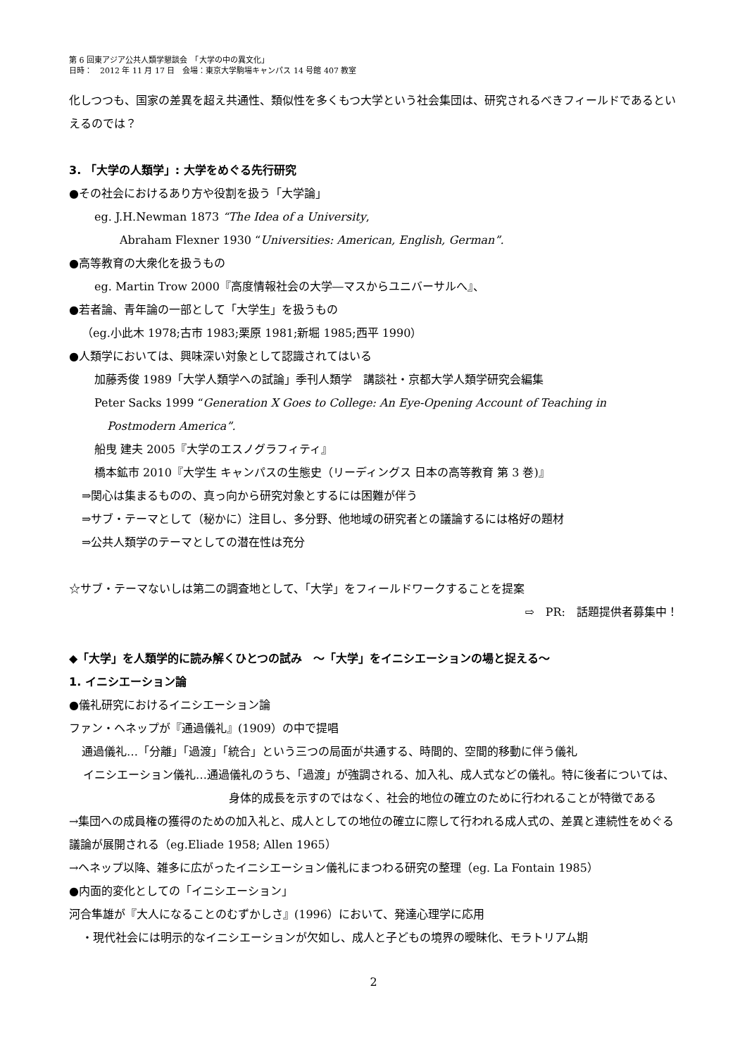第 6 回東アジア公共人類学懇談会　「大学の中の異文化」
日時：　2012 年 11 月 17 日　会場：東京大学駒場キャンパス 14 号館 407 教室
化しつつも、国家の差異を超え共通性、類似性を多くもつ大学という社会集団は、研究されるべきフィールドであるといえるのでは？
3. 「大学の人類学」: 大学をめぐる先行研究
●その社会におけるあり方や役割を扱う「大学論」
eg. J.H.Newman 1873 “The Idea of a University,
Abraham Flexner 1930 “Universities: American, English, German”.
●高等教育の大衆化を扱うもの
eg. Martin Trow 2000『高度情報社会の大学―マスからユニバーサルへ』、
●若者論、青年論の一部として「大学生」を扱うもの
（eg.小此木 1978;古市 1983;栗原 1981;新堀 1985;西平 1990）
●人類学においては、興味深い対象として認識されてはいる
加藤秀俊 1989「大学人類学への試論」季刊人類学　講談社・京都大学人類学研究会編集
Peter Sacks 1999 “Generation X Goes to College: An Eye-Opening Account of Teaching in
Postmodern America”.
船曳 建夫 2005『大学のエスノグラフィティ』
橋本鉱市 2010『大学生 キャンパスの生態史（リーディングス 日本の高等教育 第 3 巻)』
⇒関心は集まるものの、真っ向から研究対象とするには困難が伴う
⇒サブ・テーマとして（秘かに）注目し、多分野、他地域の研究者との議論するには格好の題材
⇒公共人類学のテーマとしての潜在性は充分
☆サブ・テーマないしは第二の調査地として、「大学」をフィールドワークすることを提案
⇨　PR:　話題提供者募集中！
◆「大学」を人類学的に読み解くひとつの試み　～「大学」をイニシエーションの場と捉える～
1. イニシエーション論
●儀礼研究におけるイニシエーション論
ファン・ヘネップが『通過儀礼』(1909）の中で提唱
通過儀礼…「分離」「過渡」「統合」という三つの局面が共通する、時間的、空間的移動に伴う儀礼
イニシエーション儀礼…通過儀礼のうち、「過渡」が強調される、加入礼、成人式などの儀礼。特に後者については、身体的成長を示すのではなく、社会的地位の確立のために行われることが特徴である
→集団への成員権の獲得のための加入礼と、成人としての地位の確立に際して行われる成人式の、差異と連続性をめぐる議論が展開される（eg.Eliade 1958; Allen 1965）
→ヘネップ以降、雑多に広がったイニシエーション儀礼にまつわる研究の整理（eg. La Fontain 1985）
●内面的変化としての「イニシエーション」
河合隼雄が『大人になることのむずかしさ』(1996）において、発達心理学に応用
・現代社会には明示的なイニシエーションが欠如し、成人と子どもの境界の曖昧化、モラトリアム期
2